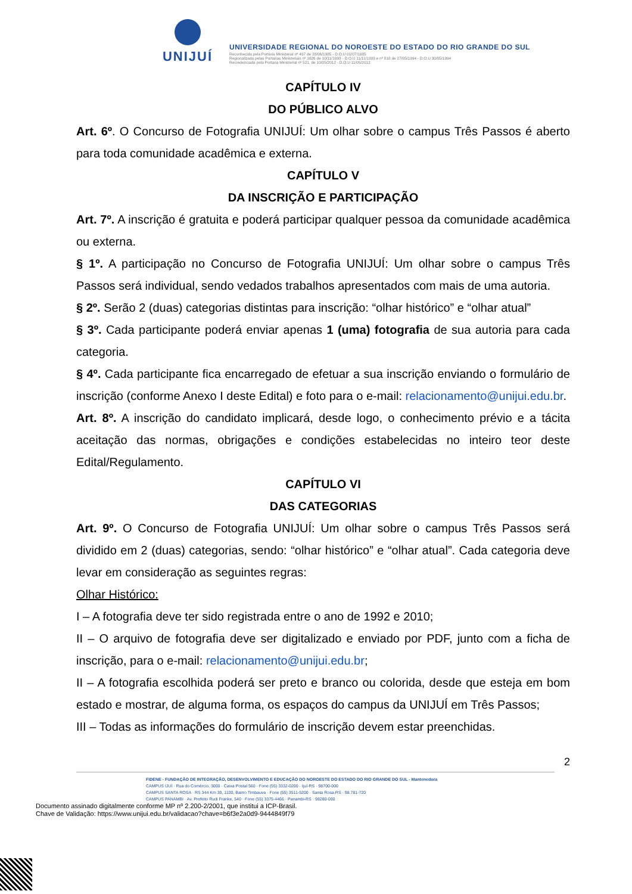UNIJUÍ
UNIVERSIDADE REGIONAL DO NOROESTE DO ESTADO DO RIO GRANDE DO SUL
Reconhecida pela Portaria Ministerial nº 497 de 28/06/1985 - D.O.U 01/07/1985
Regionalizada pelas Portarias Ministeriais nº 1626 de 10/11/1993 - D.O.U 11/11/1993 e nº 818 de 27/05/1994 - D.O.U 30/05/1994
Recredenciada pela Portaria Ministerial nº 521, de 10/05/2012 - D.O.U 11/05/2012
CAPÍTULO IV
DO PÚBLICO ALVO
Art. 6º. O Concurso de Fotografia UNIJUÍ: Um olhar sobre o campus Três Passos é aberto para toda comunidade acadêmica e externa.
CAPÍTULO V
DA INSCRIÇÃO E PARTICIPAÇÃO
Art. 7º. A inscrição é gratuita e poderá participar qualquer pessoa da comunidade acadêmica ou externa.
§ 1º. A participação no Concurso de Fotografia UNIJUÍ: Um olhar sobre o campus Três Passos será individual, sendo vedados trabalhos apresentados com mais de uma autoria.
§ 2º. Serão 2 (duas) categorias distintas para inscrição: “olhar histórico” e “olhar atual”
§ 3º. Cada participante poderá enviar apenas 1 (uma) fotografia de sua autoria para cada categoria.
§ 4º. Cada participante fica encarregado de efetuar a sua inscrição enviando o formulário de inscrição (conforme Anexo I deste Edital) e foto para o e-mail: relacionamento@unijui.edu.br.
Art. 8º. A inscrição do candidato implicará, desde logo, o conhecimento prévio e a tácita aceitação das normas, obrigações e condições estabelecidas no inteiro teor deste Edital/Regulamento.
CAPÍTULO VI
DAS CATEGORIAS
Art. 9º. O Concurso de Fotografia UNIJUÍ: Um olhar sobre o campus Três Passos será dividido em 2 (duas) categorias, sendo: “olhar histórico” e “olhar atual”. Cada categoria deve levar em consideração as seguintes regras:
Olhar Histórico:
I – A fotografia deve ter sido registrada entre o ano de 1992 e 2010;
II – O arquivo de fotografia deve ser digitalizado e enviado por PDF, junto com a ficha de inscrição, para o e-mail: relacionamento@unijui.edu.br;
II – A fotografia escolhida poderá ser preto e branco ou colorida, desde que esteja em bom estado e mostrar, de alguma forma, os espaços do campus da UNIJUÍ em Três Passos;
III – Todas as informações do formulário de inscrição devem estar preenchidas.
2
FIDENE - FUNDAÇÃO DE INTEGRAÇÃO, DESENVOLVIMENTO E EDUCAÇÃO DO NOROESTE DO ESTADO DO RIO GRANDE DO SUL - Mantenedora
CAMPUS IJUÍ · Rua do Comércio, 3000 · Caixa Postal 560 · Fone (55) 3332-0200 · Ijuí-RS · 98700-000
CAMPUS SANTA ROSA · RS 344 Km 39, 1100, Bairro Timbauva · Fone (55) 3511-5200 · Santa Rosa-RS · 98.781-720
CAMPUS PANAMBI · Av. Prefeito Rudi Franke, 540 · Fone (55) 3375-4466 · Panambi-RS · 98280-000
Documento assinado digitalmente conforme MP nº 2.200-2/2001, que institui a ICP-Brasil.
Chave de Validação: https://www.unijui.edu.br/validacao?chave=b6f3e2a0d9-9444849f79